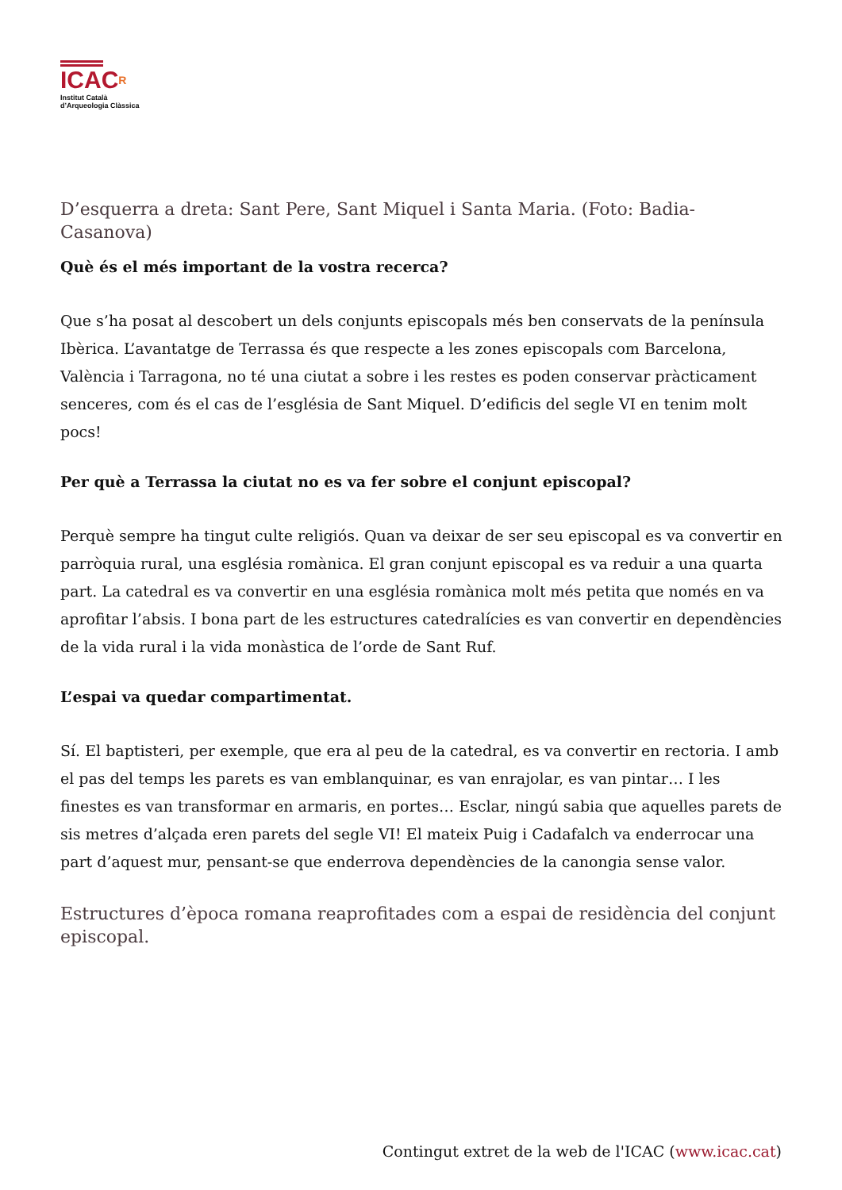ICACR
Institut Català
d’Arqueologia Clàssica
D’esquerra a dreta: Sant Pere, Sant Miquel i Santa Maria. (Foto: Badia-Casanova)
Què és el més important de la vostra recerca?
Que s’ha posat al descobert un dels conjunts episcopals més ben conservats de la península Ibèrica. L’avantatge de Terrassa és que respecte a les zones episcopals com Barcelona, València i Tarragona, no té una ciutat a sobre i les restes es poden conservar pràcticament senceres, com és el cas de l’església de Sant Miquel. D’edificis del segle VI en tenim molt pocs!
Per què a Terrassa la ciutat no es va fer sobre el conjunt episcopal?
Perquè sempre ha tingut culte religiós. Quan va deixar de ser seu episcopal es va convertir en parròquia rural, una església romànica. El gran conjunt episcopal es va reduir a una quarta part. La catedral es va convertir en una església romànica molt més petita que només en va aprofitar l’absis. I bona part de les estructures catedralícies es van convertir en dependències de la vida rural i la vida monàstica de l’orde de Sant Ruf.
L’espai va quedar compartimentat.
Sí. El baptisteri, per exemple, que era al peu de la catedral, es va convertir en rectoria. I amb el pas del temps les parets es van emblanquinar, es van enrajolar, es van pintar… I les finestes es van transformar en armaris, en portes… Esclar, ningú sabia que aquelles parets de sis metres d’alçada eren parets del segle VI! El mateix Puig i Cadafalch va enderrocar una part d’aquest mur, pensant-se que enderrova dependències de la canongia sense valor.
Estructures d’època romana reaprofitades com a espai de residència del conjunt episcopal.
Contingut extret de la web de l'ICAC (www.icac.cat)